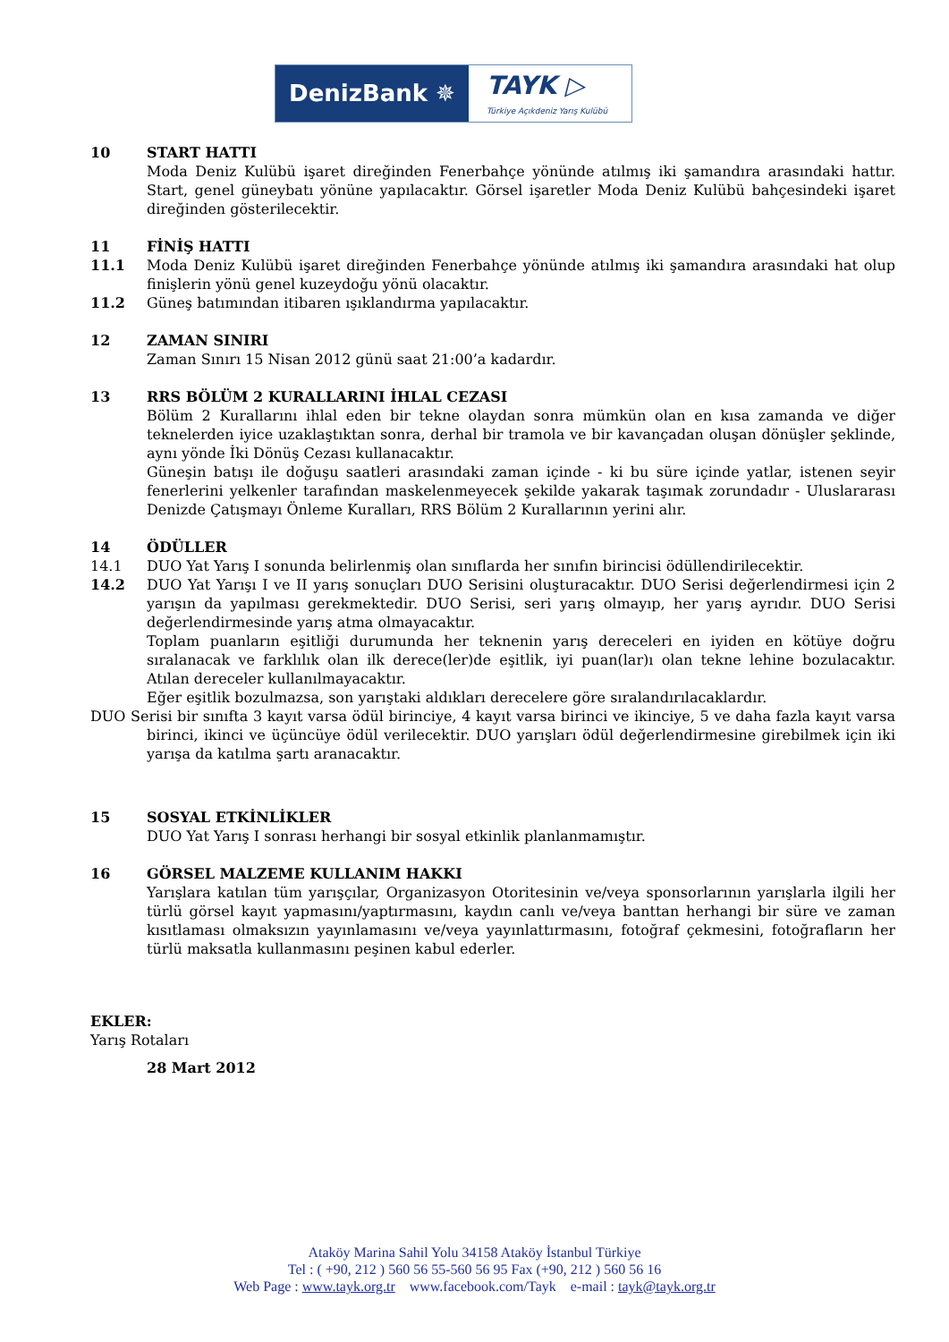DenizBank ✵
TAYK ▷
Türkiye Açıkdeniz Yarış Kulübü
10 START HATTI
Moda Deniz Kulübü işaret direğinden Fenerbahçe yönünde atılmış iki şamandıra arasındaki hattır. Start, genel güneybatı yönüne yapılacaktır. Görsel işaretler Moda Deniz Kulübü bahçesindeki işaret direğinden gösterilecektir.
11 FİNİŞ HATTI
11.1 Moda Deniz Kulübü işaret direğinden Fenerbahçe yönünde atılmış iki şamandıra arasındaki hat olup finişlerin yönü genel kuzeydoğu yönü olacaktır.
11.2 Güneş batımından itibaren ışıklandırma yapılacaktır.
12 ZAMAN SINIRI
Zaman Sınırı 15 Nisan 2012 günü saat 21:00’a kadardır.
13 RRS BÖLÜM 2 KURALLARINI İHLAL CEZASI
Bölüm 2 Kurallarını ihlal eden bir tekne olaydan sonra mümkün olan en kısa zamanda ve diğer teknelerden iyice uzaklaştıktan sonra, derhal bir tramola ve bir kavançadan oluşan dönüşler şeklinde, aynı yönde İki Dönüş Cezası kullanacaktır.
Güneşin batışı ile doğuşu saatleri arasındaki zaman içinde - ki bu süre içinde yatlar, istenen seyir fenerlerini yelkenler tarafından maskelenmeyecek şekilde yakarak taşımak zorundadır - Uluslararası Denizde Çatışmayı Önleme Kuralları, RRS Bölüm 2 Kurallarının yerini alır.
14 ÖDÜLLER
14.1 DUO Yat Yarış I sonunda belirlenmiş olan sınıflarda her sınıfın birincisi ödüllendirilecektir.
14.2 DUO Yat Yarışı I ve II yarış sonuçları DUO Serisini oluşturacaktır. DUO Serisi değerlendirmesi için 2 yarışın da yapılması gerekmektedir. DUO Serisi, seri yarış olmayıp, her yarış ayrıdır. DUO Serisi değerlendirmesinde yarış atma olmayacaktır.
Toplam puanların eşitliği durumunda her teknenin yarış dereceleri en iyiden en kötüye doğru sıralanacak ve farklılık olan ilk derece(ler)de eşitlik, iyi puan(lar)ı olan tekne lehine bozulacaktır. Atılan dereceler kullanılmayacaktır.
Eğer eşitlik bozulmazsa, son yarıştaki aldıkları derecelere göre sıralandırılacaklardır.
DUO Serisi bir sınıfta 3 kayıt varsa ödül birinciye, 4 kayıt varsa birinci ve ikinciye, 5 ve daha fazla kayıt varsa birinci, ikinci ve üçüncüye ödül verilecektir. DUO yarışları ödül değerlendirmesine girebilmek için iki yarışa da katılma şartı aranacaktır.
15 SOSYAL ETKİNLİKLER
DUO Yat Yarış I sonrası herhangi bir sosyal etkinlik planlanmamıştır.
16 GÖRSEL MALZEME KULLANIM HAKKI
Yarışlara katılan tüm yarışçılar, Organizasyon Otoritesinin ve/veya sponsorlarının yarışlarla ilgili her türlü görsel kayıt yapmasını/yaptırmasını, kaydın canlı ve/veya banttan herhangi bir süre ve zaman kısıtlaması olmaksızın yayınlamasını ve/veya yayınlattırmasını, fotoğraf çekmesini, fotoğrafların her türlü maksatla kullanmasını peşinen kabul ederler.
EKLER:
Yarış Rotaları
28 Mart 2012
Ataköy Marina Sahil Yolu 34158 Ataköy İstanbul Türkiye
Tel : ( +90, 212 ) 560 56 55-560 56 95 Fax (+90, 212 ) 560 56 16
Web Page : www.tayk.org.tr www.facebook.com/Tayk e-mail : tayk@tayk.org.tr